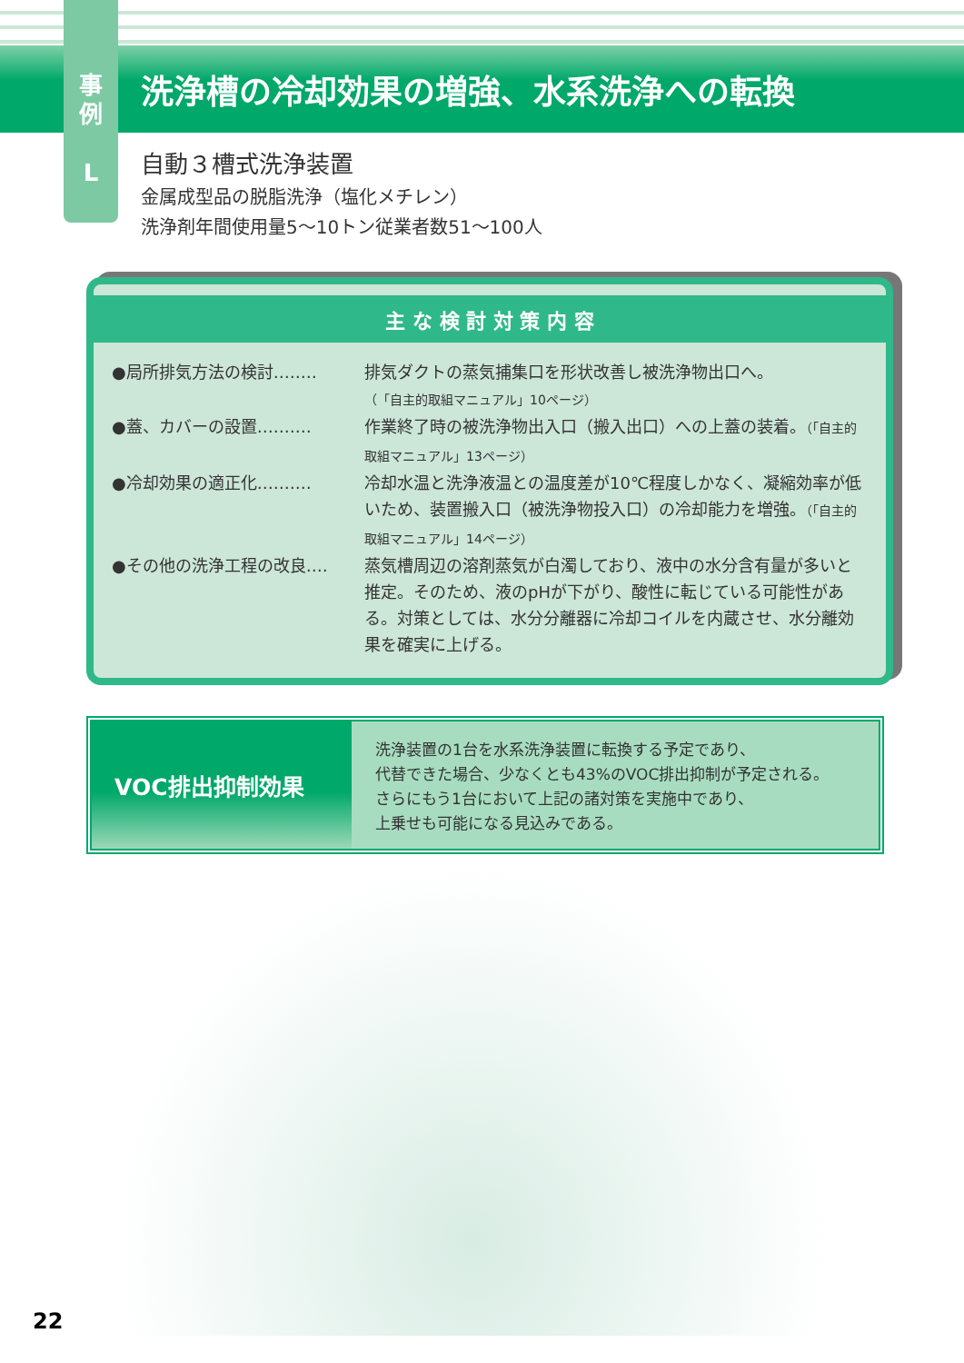洗浄槽の冷却効果の増強、水系洗浄への転換
事
例
L
自動３槽式洗浄装置
金属成型品の脱脂洗浄（塩化メチレン）
洗浄剤年間使用量5〜10トン従業者数51〜100人
主 な 検 討 対 策 内 容
●局所排気方法の検討‥‥‥‥ 排気ダクトの蒸気捕集口を形状改善し被洗浄物出口へ。
（「自主的取組マニュアル」10ページ）
●蓋、カバーの設置‥‥‥‥‥ 作業終了時の被洗浄物出入口（搬入出口）への上蓋の装着。（「自主的取組マニュアル」13ページ）
●冷却効果の適正化‥‥‥‥‥ 冷却水温と洗浄液温との温度差が10℃程度しかなく、凝縮効率が低いため、装置搬入口（被洗浄物投入口）の冷却能力を増強。（「自主的取組マニュアル」14ページ）
●その他の洗浄工程の改良‥‥ 蒸気槽周辺の溶剤蒸気が白濁しており、液中の水分含有量が多いと推定。そのため、液のpHが下がり、酸性に転じている可能性がある。対策としては、水分分離器に冷却コイルを内蔵させ、水分離効果を確実に上げる。
VOC排出抑制効果
洗浄装置の1台を水系洗浄装置に転換する予定であり、
代替できた場合、少なくとも43%のVOC排出抑制が予定される。
さらにもう1台において上記の諸対策を実施中であり、
上乗せも可能になる見込みである。
22